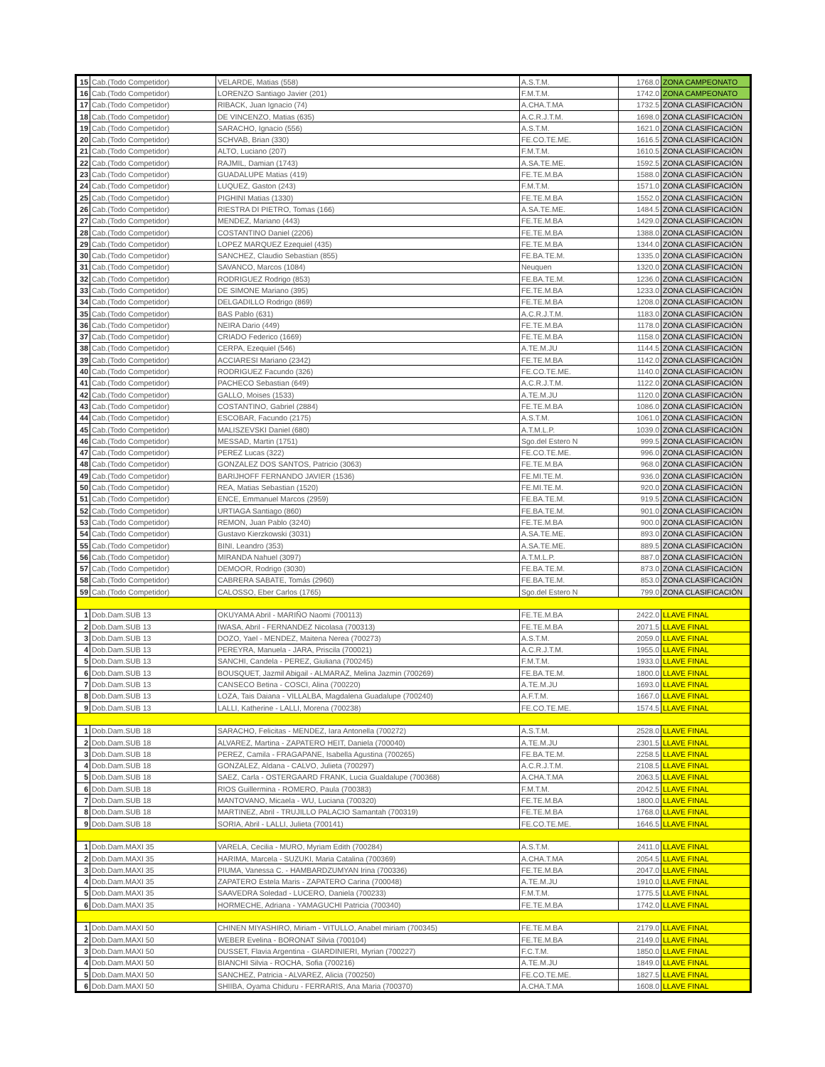| 15 | Cab.(Todo Competidor) | VELARDE, Matias (558) | A.S.T.M. | 1768.0 | ZONA CAMPEONATO |
| 16 | Cab.(Todo Competidor) | LORENZO Santiago Javier (201) | F.M.T.M. | 1742.0 | ZONA CAMPEONATO |
| 17 | Cab.(Todo Competidor) | RIBACK, Juan Ignacio (74) | A.CHA.T.MA | 1732.5 | ZONA CLASIFICACIÓN |
| 18 | Cab.(Todo Competidor) | DE VINCENZO, Matias (635) | A.C.R.J.T.M. | 1698.0 | ZONA CLASIFICACIÓN |
| 19 | Cab.(Todo Competidor) | SARACHO, Ignacio (556) | A.S.T.M. | 1621.0 | ZONA CLASIFICACIÓN |
| 20 | Cab.(Todo Competidor) | SCHVAB, Brian (330) | FE.CO.TE.ME. | 1616.5 | ZONA CLASIFICACIÓN |
| 21 | Cab.(Todo Competidor) | ALTO, Luciano (207) | F.M.T.M. | 1610.5 | ZONA CLASIFICACIÓN |
| 22 | Cab.(Todo Competidor) | RAJMIL, Damian (1743) | A.SA.TE.ME. | 1592.5 | ZONA CLASIFICACIÓN |
| 23 | Cab.(Todo Competidor) | GUADALUPE Matias (419) | FE.TE.M.BA | 1588.0 | ZONA CLASIFICACIÓN |
| 24 | Cab.(Todo Competidor) | LUQUEZ, Gaston (243) | F.M.T.M. | 1571.0 | ZONA CLASIFICACIÓN |
| 25 | Cab.(Todo Competidor) | PIGHINI Matias (1330) | FE.TE.M.BA | 1552.0 | ZONA CLASIFICACIÓN |
| 26 | Cab.(Todo Competidor) | RIESTRA DI PIETRO, Tomas (166) | A.SA.TE.ME. | 1484.5 | ZONA CLASIFICACIÓN |
| 27 | Cab.(Todo Competidor) | MENDEZ, Mariano (443) | FE.TE.M.BA | 1429.0 | ZONA CLASIFICACIÓN |
| 28 | Cab.(Todo Competidor) | COSTANTINO Daniel (2206) | FE.TE.M.BA | 1388.0 | ZONA CLASIFICACIÓN |
| 29 | Cab.(Todo Competidor) | LOPEZ MARQUEZ Ezequiel (435) | FE.TE.M.BA | 1344.0 | ZONA CLASIFICACIÓN |
| 30 | Cab.(Todo Competidor) | SANCHEZ, Claudio Sebastian (855) | FE.BA.TE.M. | 1335.0 | ZONA CLASIFICACIÓN |
| 31 | Cab.(Todo Competidor) | SAVANCO, Marcos (1084) | Neuquen | 1320.0 | ZONA CLASIFICACIÓN |
| 32 | Cab.(Todo Competidor) | RODRIGUEZ Rodrigo (853) | FE.BA.TE.M. | 1236.0 | ZONA CLASIFICACIÓN |
| 33 | Cab.(Todo Competidor) | DE SIMONE Mariano (395) | FE.TE.M.BA | 1233.0 | ZONA CLASIFICACIÓN |
| 34 | Cab.(Todo Competidor) | DELGADILLO Rodrigo (869) | FE.TE.M.BA | 1208.0 | ZONA CLASIFICACIÓN |
| 35 | Cab.(Todo Competidor) | BAS Pablo (631) | A.C.R.J.T.M. | 1183.0 | ZONA CLASIFICACIÓN |
| 36 | Cab.(Todo Competidor) | NEIRA Dario (449) | FE.TE.M.BA | 1178.0 | ZONA CLASIFICACIÓN |
| 37 | Cab.(Todo Competidor) | CRIADO Federico (1669) | FE.TE.M.BA | 1158.0 | ZONA CLASIFICACIÓN |
| 38 | Cab.(Todo Competidor) | CERPA, Ezequiel (546) | A.TE.M.JU | 1144.5 | ZONA CLASIFICACIÓN |
| 39 | Cab.(Todo Competidor) | ACCIARESI Mariano (2342) | FE.TE.M.BA | 1142.0 | ZONA CLASIFICACIÓN |
| 40 | Cab.(Todo Competidor) | RODRIGUEZ Facundo (326) | FE.CO.TE.ME. | 1140.0 | ZONA CLASIFICACIÓN |
| 41 | Cab.(Todo Competidor) | PACHECO Sebastian (649) | A.C.R.J.T.M. | 1122.0 | ZONA CLASIFICACIÓN |
| 42 | Cab.(Todo Competidor) | GALLO, Moises (1533) | A.TE.M.JU | 1120.0 | ZONA CLASIFICACIÓN |
| 43 | Cab.(Todo Competidor) | COSTANTINO, Gabriel (2884) | FE.TE.M.BA | 1086.0 | ZONA CLASIFICACIÓN |
| 44 | Cab.(Todo Competidor) | ESCOBAR, Facundo (2175) | A.S.T.M. | 1061.0 | ZONA CLASIFICACIÓN |
| 45 | Cab.(Todo Competidor) | MALISZEVSKI Daniel (680) | A.T.M.L.P. | 1039.0 | ZONA CLASIFICACIÓN |
| 46 | Cab.(Todo Competidor) | MESSAD, Martin (1751) | Sgo.del Estero N | 999.5 | ZONA CLASIFICACIÓN |
| 47 | Cab.(Todo Competidor) | PEREZ Lucas (322) | FE.CO.TE.ME. | 996.0 | ZONA CLASIFICACIÓN |
| 48 | Cab.(Todo Competidor) | GONZALEZ DOS SANTOS, Patricio (3063) | FE.TE.M.BA | 968.0 | ZONA CLASIFICACIÓN |
| 49 | Cab.(Todo Competidor) | BARIJHOFF FERNANDO JAVIER (1536) | FE.MI.TE.M. | 936.0 | ZONA CLASIFICACIÓN |
| 50 | Cab.(Todo Competidor) | REA, Matias Sebastian (1520) | FE.MI.TE.M. | 920.0 | ZONA CLASIFICACIÓN |
| 51 | Cab.(Todo Competidor) | ENCE, Emmanuel Marcos (2959) | FE.BA.TE.M. | 919.5 | ZONA CLASIFICACIÓN |
| 52 | Cab.(Todo Competidor) | URTIAGA Santiago (860) | FE.BA.TE.M. | 901.0 | ZONA CLASIFICACIÓN |
| 53 | Cab.(Todo Competidor) | REMON, Juan Pablo (3240) | FE.TE.M.BA | 900.0 | ZONA CLASIFICACIÓN |
| 54 | Cab.(Todo Competidor) | Gustavo Kierzkowski (3031) | A.SA.TE.ME. | 893.0 | ZONA CLASIFICACIÓN |
| 55 | Cab.(Todo Competidor) | BINI, Leandro (353) | A.SA.TE.ME. | 889.5 | ZONA CLASIFICACIÓN |
| 56 | Cab.(Todo Competidor) | MIRANDA Nahuel (3097) | A.T.M.L.P. | 887.0 | ZONA CLASIFICACIÓN |
| 57 | Cab.(Todo Competidor) | DEMOOR, Rodrigo (3030) | FE.BA.TE.M. | 873.0 | ZONA CLASIFICACIÓN |
| 58 | Cab.(Todo Competidor) | CABRERA SABATE, Tomás (2960) | FE.BA.TE.M. | 853.0 | ZONA CLASIFICACIÓN |
| 59 | Cab.(Todo Competidor) | CALOSSO, Eber Carlos (1765) | Sgo.del Estero N | 799.0 | ZONA CLASIFICACIÓN |
| 1 | Dob.Dam.SUB 13 | OKUYAMA Abril - MARIÑO Naomi (700113) | FE.TE.M.BA | 2422.0 | LLAVE FINAL |
| 2 | Dob.Dam.SUB 13 | IWASA, Abril - FERNANDEZ Nicolasa (700313) | FE.TE.M.BA | 2071.5 | LLAVE FINAL |
| 3 | Dob.Dam.SUB 13 | DOZO, Yael - MENDEZ, Maitena Nerea (700273) | A.S.T.M. | 2059.0 | LLAVE FINAL |
| 4 | Dob.Dam.SUB 13 | PEREYRA, Manuela - JARA, Priscila (700021) | A.C.R.J.T.M. | 1955.0 | LLAVE FINAL |
| 5 | Dob.Dam.SUB 13 | SANCHI, Candela - PEREZ, Giuliana (700245) | F.M.T.M. | 1933.0 | LLAVE FINAL |
| 6 | Dob.Dam.SUB 13 | BOUSQUET, Jazmil Abigail - ALMARAZ, Melina Jazmin (700269) | FE.BA.TE.M. | 1800.0 | LLAVE FINAL |
| 7 | Dob.Dam.SUB 13 | CANSECO Betina - COSCI, Alina (700220) | A.TE.M.JU | 1693.0 | LLAVE FINAL |
| 8 | Dob.Dam.SUB 13 | LOZA, Tais Daiana - VILLALBA, Magdalena Guadalupe (700240) | A.F.T.M. | 1667.0 | LLAVE FINAL |
| 9 | Dob.Dam.SUB 13 | LALLI, Katherine - LALLI, Morena (700238) | FE.CO.TE.ME. | 1574.5 | LLAVE FINAL |
| 1 | Dob.Dam.SUB 18 | SARACHO, Felicitas - MENDEZ, Iara Antonella (700272) | A.S.T.M. | 2528.0 | LLAVE FINAL |
| 2 | Dob.Dam.SUB 18 | ALVAREZ, Martina - ZAPATERO HEIT, Daniela (700040) | A.TE.M.JU | 2301.5 | LLAVE FINAL |
| 3 | Dob.Dam.SUB 18 | PEREZ, Camila - FRAGAPANE, Isabella Agustina (700265) | FE.BA.TE.M. | 2258.5 | LLAVE FINAL |
| 4 | Dob.Dam.SUB 18 | GONZALEZ, Aldana - CALVO, Julieta (700297) | A.C.R.J.T.M. | 2108.5 | LLAVE FINAL |
| 5 | Dob.Dam.SUB 18 | SAEZ, Carla - OSTERGAARD FRANK, Lucia Gualdalupe (700368) | A.CHA.T.MA | 2063.5 | LLAVE FINAL |
| 6 | Dob.Dam.SUB 18 | RIOS Guillermina - ROMERO, Paula (700383) | F.M.T.M. | 2042.5 | LLAVE FINAL |
| 7 | Dob.Dam.SUB 18 | MANTOVANO, Micaela - WU, Luciana (700320) | FE.TE.M.BA | 1800.0 | LLAVE FINAL |
| 8 | Dob.Dam.SUB 18 | MARTINEZ, Abril - TRUJILLO PALACIO Samantah (700319) | FE.TE.M.BA | 1768.0 | LLAVE FINAL |
| 9 | Dob.Dam.SUB 18 | SORIA, Abril - LALLI, Julieta (700141) | FE.CO.TE.ME. | 1646.5 | LLAVE FINAL |
| 1 | Dob.Dam.MAXI 35 | VARELA, Cecilia - MURO, Myriam Edith (700284) | A.S.T.M. | 2411.0 | LLAVE FINAL |
| 2 | Dob.Dam.MAXI 35 | HARIMA, Marcela - SUZUKI, Maria Catalina (700369) | A.CHA.T.MA | 2054.5 | LLAVE FINAL |
| 3 | Dob.Dam.MAXI 35 | PIUMA, Vanessa C. - HAMBARDZUMYAN Irina (700336) | FE.TE.M.BA | 2047.0 | LLAVE FINAL |
| 4 | Dob.Dam.MAXI 35 | ZAPATERO Estela Maris - ZAPATERO Carina (700048) | A.TE.M.JU | 1910.0 | LLAVE FINAL |
| 5 | Dob.Dam.MAXI 35 | SAAVEDRA Soledad - LUCERO, Daniela (700233) | F.M.T.M. | 1775.5 | LLAVE FINAL |
| 6 | Dob.Dam.MAXI 35 | HORMECHE, Adriana - YAMAGUCHI Patricia (700340) | FE.TE.M.BA | 1742.0 | LLAVE FINAL |
| 1 | Dob.Dam.MAXI 50 | CHINEN MIYASHIRO, Miriam - VITULLO, Anabel miriam (700345) | FE.TE.M.BA | 2179.0 | LLAVE FINAL |
| 2 | Dob.Dam.MAXI 50 | WEBER Evelina - BORONAT Silvia (700104) | FE.TE.M.BA | 2149.0 | LLAVE FINAL |
| 3 | Dob.Dam.MAXI 50 | DUSSET, Flavia Argentina - GIARDINIERI, Myrian (700227) | F.C.T.M. | 1850.0 | LLAVE FINAL |
| 4 | Dob.Dam.MAXI 50 | BIANCHI Silvia - ROCHA, Sofia (700216) | A.TE.M.JU | 1849.0 | LLAVE FINAL |
| 5 | Dob.Dam.MAXI 50 | SANCHEZ, Patricia - ALVAREZ, Alicia (700250) | FE.CO.TE.ME. | 1827.5 | LLAVE FINAL |
| 6 | Dob.Dam.MAXI 50 | SHIIBA, Oyama Chiduru - FERRARIS, Ana Maria (700370) | A.CHA.T.MA | 1608.0 | LLAVE FINAL |